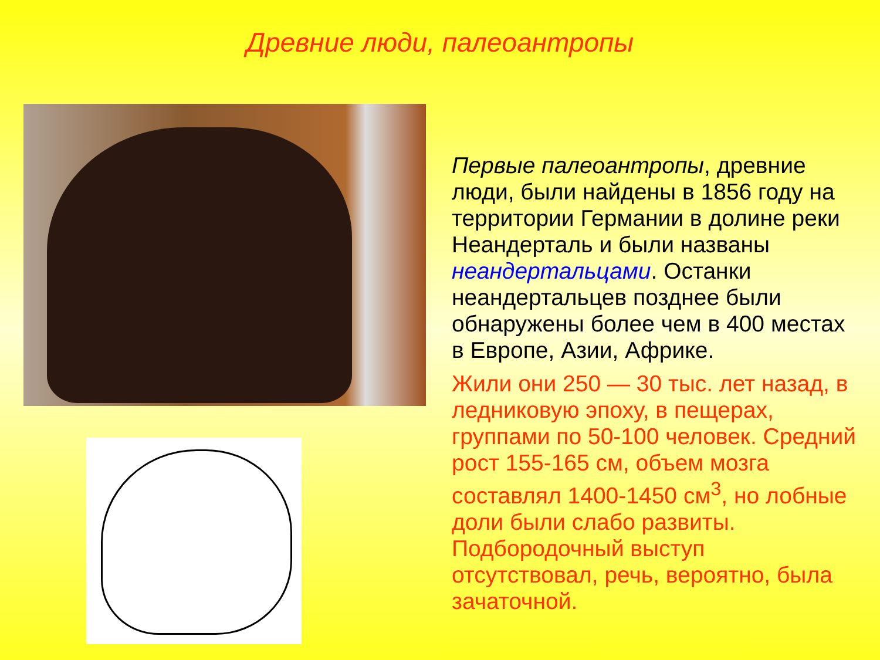Древние люди, палеоантропы
Первые палеоантропы, древние люди, были найдены в 1856 году на территории Германии в долине реки Неандерталь и были названы неандертальцами. Останки неандертальцев позднее были обнаружены более чем в 400 местах в Европе, Азии, Африке.
Жили они 250 — 30 тыс. лет назад, в ледниковую эпоху, в пещерах, группами по 50-100 человек. Средний рост 155-165 см, объем мозга составлял 1400-1450 см<sup>3</sup>, но лобные доли были слабо развиты. Подбородочный выступ отсутствовал, речь, вероятно, была зачаточной.